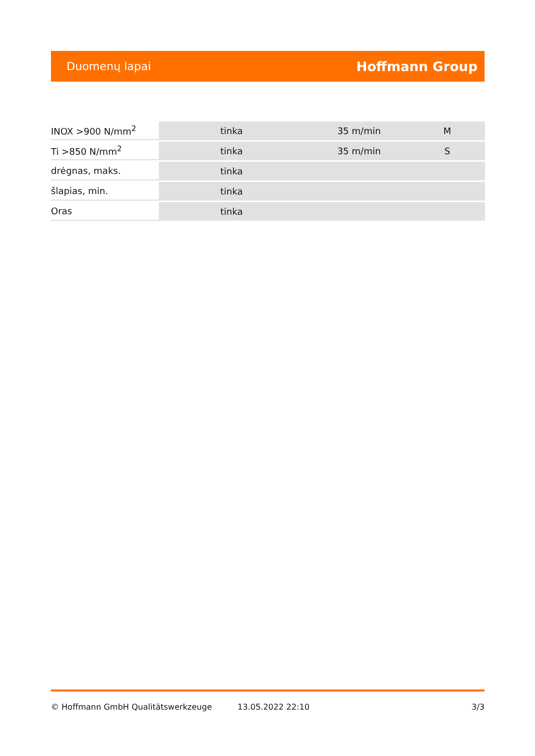Duomenų lapai Hoffmann Group
| INOX >900 N/mm<sup>2</sup> | tinka | 35 m/min | M |
| Ti >850 N/mm<sup>2</sup> | tinka | 35 m/min | S |
| drėgnas, maks. | tinka | | |
| šlapias, min. | tinka | | |
| Oras | tinka | | |
© Hoffmann GmbH Qualitätswerkzeuge 13.05.2022 22:10 3/3